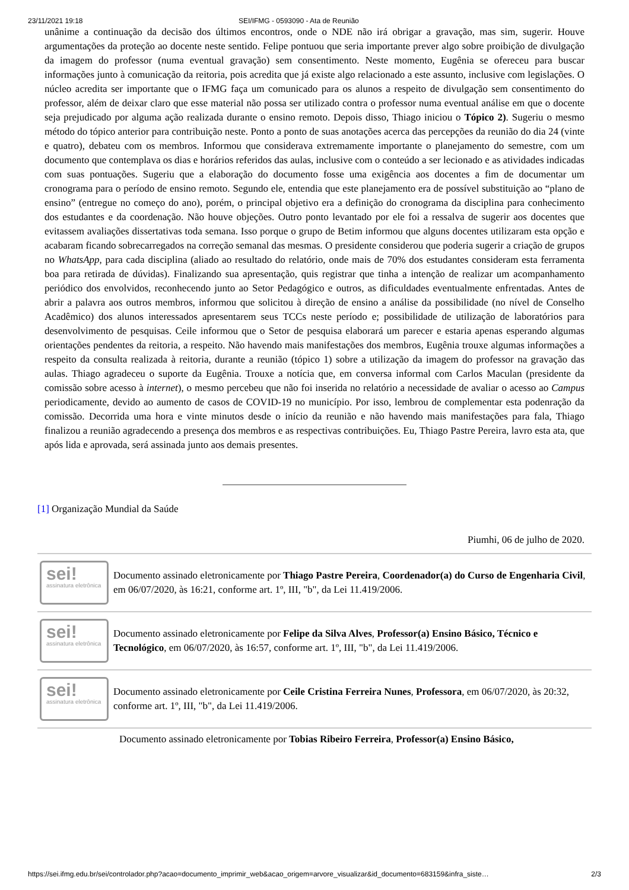23/11/2021 19:18 SEI/IFMG - 0593090 - Ata de Reunião
unânime a continuação da decisão dos últimos encontros, onde o NDE não irá obrigar a gravação, mas sim, sugerir. Houve argumentações da proteção ao docente neste sentido. Felipe pontuou que seria importante prever algo sobre proibição de divulgação da imagem do professor (numa eventual gravação) sem consentimento. Neste momento, Eugênia se ofereceu para buscar informações junto à comunicação da reitoria, pois acredita que já existe algo relacionado a este assunto, inclusive com legislações. O núcleo acredita ser importante que o IFMG faça um comunicado para os alunos a respeito de divulgação sem consentimento do professor, além de deixar claro que esse material não possa ser utilizado contra o professor numa eventual análise em que o docente seja prejudicado por alguma ação realizada durante o ensino remoto. Depois disso, Thiago iniciou o Tópico 2). Sugeriu o mesmo método do tópico anterior para contribuição neste. Ponto a ponto de suas anotações acerca das percepções da reunião do dia 24 (vinte e quatro), debateu com os membros. Informou que considerava extremamente importante o planejamento do semestre, com um documento que contemplava os dias e horários referidos das aulas, inclusive com o conteúdo a ser lecionado e as atividades indicadas com suas pontuações. Sugeriu que a elaboração do documento fosse uma exigência aos docentes a fim de documentar um cronograma para o período de ensino remoto. Segundo ele, entendia que este planejamento era de possível substituição ao “plano de ensino” (entregue no começo do ano), porém, o principal objetivo era a definição do cronograma da disciplina para conhecimento dos estudantes e da coordenação. Não houve objeções. Outro ponto levantado por ele foi a ressalva de sugerir aos docentes que evitassem avaliações dissertativas toda semana. Isso porque o grupo de Betim informou que alguns docentes utilizaram esta opção e acabaram ficando sobrecarregados na correção semanal das mesmas. O presidente considerou que poderia sugerir a criação de grupos no WhatsApp, para cada disciplina (aliado ao resultado do relatório, onde mais de 70% dos estudantes consideram esta ferramenta boa para retirada de dúvidas). Finalizando sua apresentação, quis registrar que tinha a intenção de realizar um acompanhamento periódico dos envolvidos, reconhecendo junto ao Setor Pedagógico e outros, as dificuldades eventualmente enfrentadas. Antes de abrir a palavra aos outros membros, informou que solicitou à direção de ensino a análise da possibilidade (no nível de Conselho Acadêmico) dos alunos interessados apresentarem seus TCCs neste período e; possibilidade de utilização de laboratórios para desenvolvimento de pesquisas. Ceile informou que o Setor de pesquisa elaborará um parecer e estaria apenas esperando algumas orientações pendentes da reitoria, a respeito. Não havendo mais manifestações dos membros, Eugênia trouxe algumas informações a respeito da consulta realizada à reitoria, durante a reunião (tópico 1) sobre a utilização da imagem do professor na gravação das aulas. Thiago agradeceu o suporte da Eugênia. Trouxe a notícia que, em conversa informal com Carlos Maculan (presidente da comissão sobre acesso à internet), o mesmo percebeu que não foi inserida no relatório a necessidade de avaliar o acesso ao Campus periodicamente, devido ao aumento de casos de COVID-19 no município. Por isso, lembrou de complementar esta podenração da comissão. Decorrida uma hora e vinte minutos desde o início da reunião e não havendo mais manifestações para fala, Thiago finalizou a reunião agradecendo a presença dos membros e as respectivas contribuições. Eu, Thiago Pastre Pereira, lavro esta ata, que após lida e aprovada, será assinada junto aos demais presentes.
[1] Organização Mundial da Saúde
Piumhi, 06 de julho de 2020.
sei!
assinatura eletrônica
Documento assinado eletronicamente por Thiago Pastre Pereira, Coordenador(a) do Curso de Engenharia Civil, em 06/07/2020, às 16:21, conforme art. 1º, III, "b", da Lei 11.419/2006.
sei!
assinatura eletrônica
Documento assinado eletronicamente por Felipe da Silva Alves, Professor(a) Ensino Básico, Técnico e Tecnológico, em 06/07/2020, às 16:57, conforme art. 1º, III, "b", da Lei 11.419/2006.
sei!
assinatura eletrônica
Documento assinado eletronicamente por Ceile Cristina Ferreira Nunes, Professora, em 06/07/2020, às 20:32, conforme art. 1º, III, "b", da Lei 11.419/2006.
Documento assinado eletronicamente por Tobias Ribeiro Ferreira, Professor(a) Ensino Básico,
https://sei.ifmg.edu.br/sei/controlador.php?acao=documento_imprimir_web&acao_origem=arvore_visualizar&id_documento=683159&infra_siste… 2/3